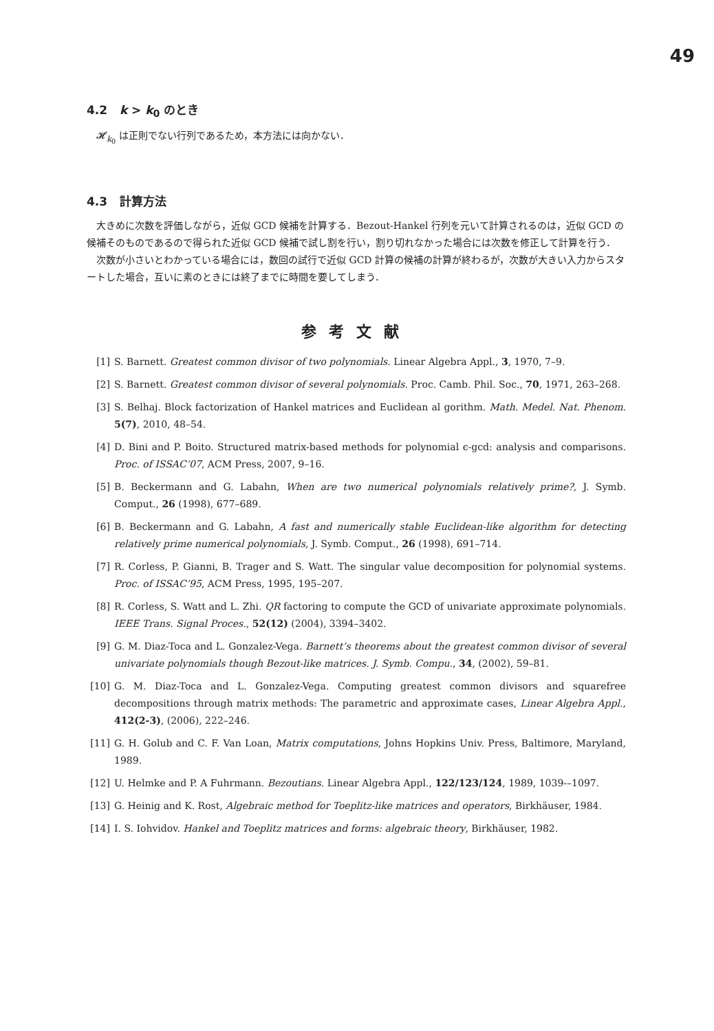49
4.2 k > k<sub>0</sub> のとき
𝓗<sub>k<sub>0</sub></sub> は正則でない行列であるため，本方法には向かない．
4.3 計算方法
大きめに次数を評価しながら，近似 GCD 候補を計算する．Bezout-Hankel 行列を元いて計算されるのは，近似 GCD の候補そのものであるので得られた近似 GCD 候補で試し割を行い，割り切れなかった場合には次数を修正して計算を行う．
次数が小さいとわかっている場合には，数回の試行で近似 GCD 計算の候補の計算が終わるが，次数が大きい入力からスタートした場合，互いに素のときには終了までに時間を要してしまう．
参考文献
[1] S. Barnett. Greatest common divisor of two polynomials. Linear Algebra Appl., 3, 1970, 7–9.
[2] S. Barnett. Greatest common divisor of several polynomials. Proc. Camb. Phil. Soc., 70, 1971, 263–268.
[3] S. Belhaj. Block factorization of Hankel matrices and Euclidean al gorithm. Math. Medel. Nat. Phenom. 5(7), 2010, 48–54.
[4] D. Bini and P. Boito. Structured matrix-based methods for polynomial ϵ-gcd: analysis and comparisons. Proc. of ISSAC’07, ACM Press, 2007, 9–16.
[5] B. Beckermann and G. Labahn, When are two numerical polynomials relatively prime?, J. Symb. Comput., 26 (1998), 677–689.
[6] B. Beckermann and G. Labahn, A fast and numerically stable Euclidean-like algorithm for detecting relatively prime numerical polynomials, J. Symb. Comput., 26 (1998), 691–714.
[7] R. Corless, P. Gianni, B. Trager and S. Watt. The singular value decomposition for polynomial systems. Proc. of ISSAC’95, ACM Press, 1995, 195–207.
[8] R. Corless, S. Watt and L. Zhi. QR factoring to compute the GCD of univariate approximate polynomials. IEEE Trans. Signal Proces., 52(12) (2004), 3394–3402.
[9] G. M. Diaz-Toca and L. Gonzalez-Vega. Barnett’s theorems about the greatest common divisor of several univariate polynomials though Bezout-like matrices. J. Symb. Compu., 34, (2002), 59–81.
[10] G. M. Diaz-Toca and L. Gonzalez-Vega. Computing greatest common divisors and squarefree decompositions through matrix methods: The parametric and approximate cases, Linear Algebra Appl., 412(2-3), (2006), 222–246.
[11] G. H. Golub and C. F. Van Loan, Matrix computations, Johns Hopkins Univ. Press, Baltimore, Maryland, 1989.
[12] U. Helmke and P. A Fuhrmann. Bezoutians. Linear Algebra Appl., 122/123/124, 1989, 1039-–1097.
[13] G. Heinig and K. Rost, Algebraic method for Toeplitz-like matrices and operators, Birkhäuser, 1984.
[14] I. S. Iohvidov. Hankel and Toeplitz matrices and forms: algebraic theory, Birkhäuser, 1982.